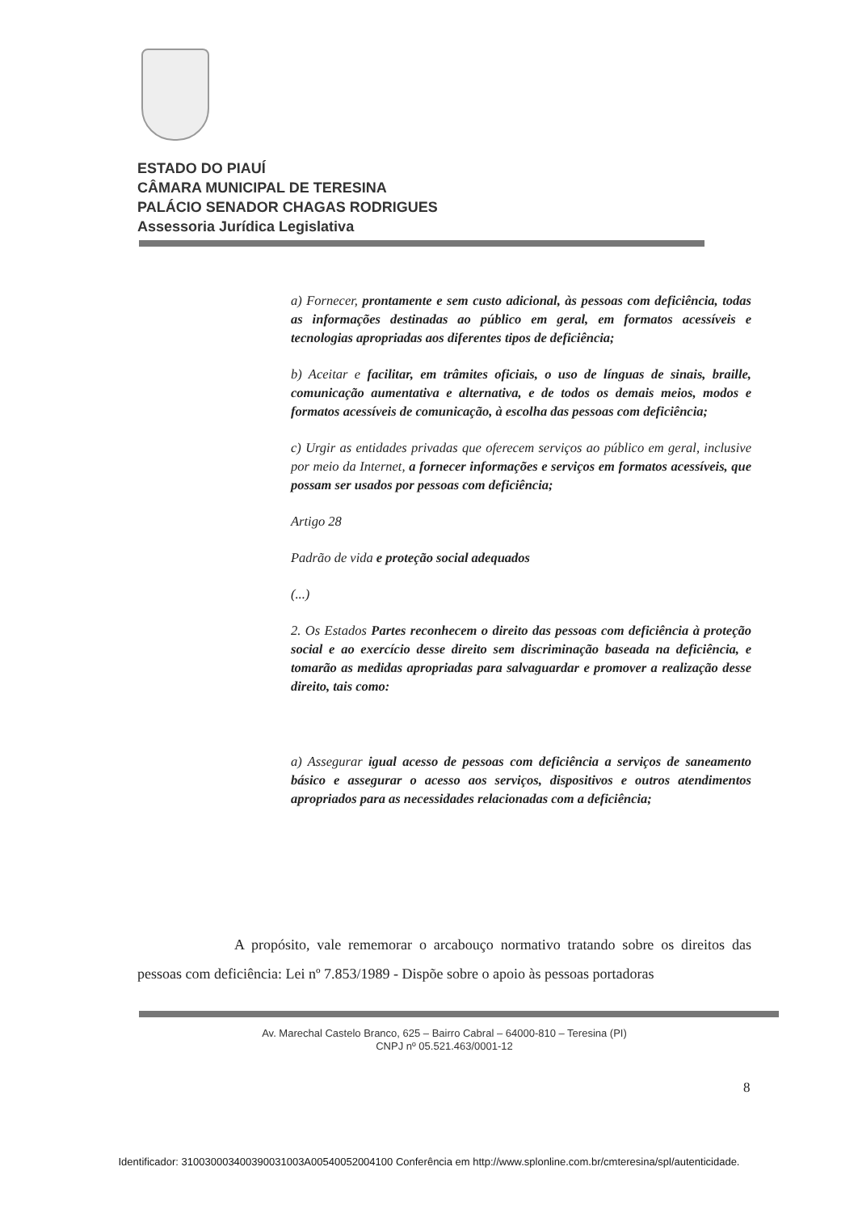ESTADO DO PIAUÍ
CÂMARA MUNICIPAL DE TERESINA
PALÁCIO SENADOR CHAGAS RODRIGUES
Assessoria Jurídica Legislativa
a) Fornecer, prontamente e sem custo adicional, às pessoas com deficiência, todas as informações destinadas ao público em geral, em formatos acessíveis e tecnologias apropriadas aos diferentes tipos de deficiência;
b) Aceitar e facilitar, em trâmites oficiais, o uso de línguas de sinais, braille, comunicação aumentativa e alternativa, e de todos os demais meios, modos e formatos acessíveis de comunicação, à escolha das pessoas com deficiência;
c) Urgir as entidades privadas que oferecem serviços ao público em geral, inclusive por meio da Internet, a fornecer informações e serviços em formatos acessíveis, que possam ser usados por pessoas com deficiência;
Artigo 28
Padrão de vida e proteção social adequados
(...)
2. Os Estados Partes reconhecem o direito das pessoas com deficiência à proteção social e ao exercício desse direito sem discriminação baseada na deficiência, e tomarão as medidas apropriadas para salvaguardar e promover a realização desse direito, tais como:
a) Assegurar igual acesso de pessoas com deficiência a serviços de saneamento básico e assegurar o acesso aos serviços, dispositivos e outros atendimentos apropriados para as necessidades relacionadas com a deficiência;
A propósito, vale rememorar o arcabouço normativo tratando sobre os direitos das pessoas com deficiência: Lei nº 7.853/1989 - Dispõe sobre o apoio às pessoas portadoras
Av. Marechal Castelo Branco, 625 – Bairro Cabral – 64000-810 – Teresina (PI)
CNPJ nº 05.521.463/0001-12
8
Identificador: 310030003400390031003A00540052004100 Conferência em http://www.splonline.com.br/cmteresina/spl/autenticidade.